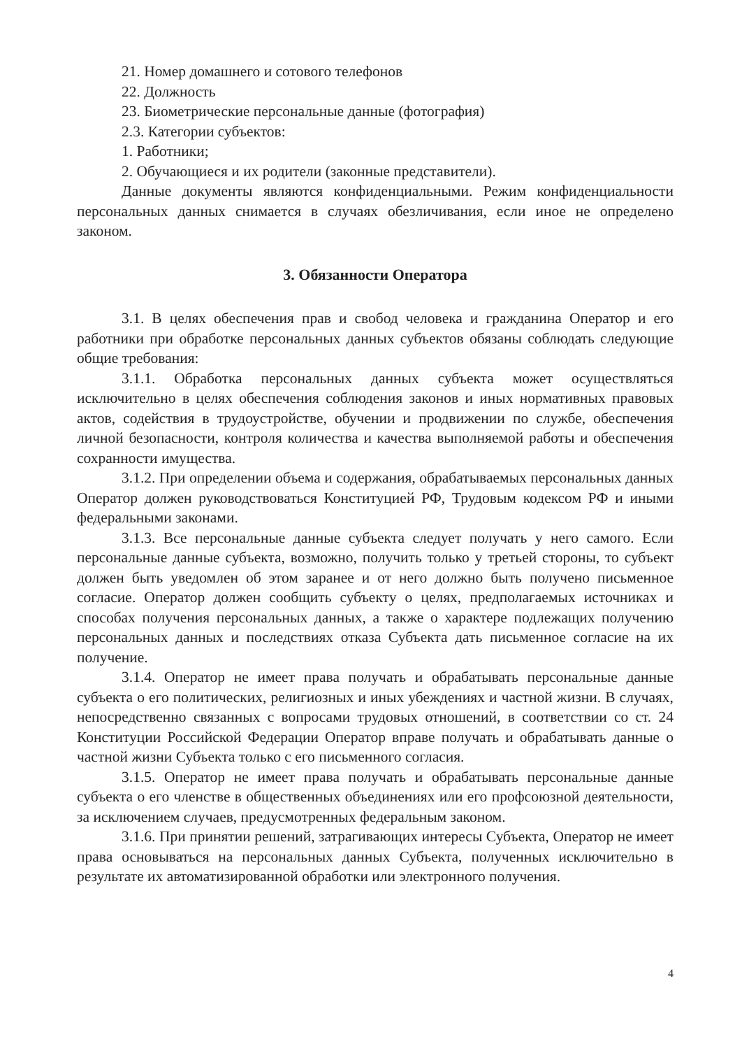21. Номер домашнего и сотового телефонов
22. Должность
23. Биометрические персональные данные (фотография)
2.3. Категории субъектов:
1. Работники;
2. Обучающиеся и их родители (законные представители).
Данные документы являются конфиденциальными. Режим конфиденциальности персональных данных снимается в случаях обезличивания, если иное не определено законом.
3. Обязанности Оператора
3.1. В целях обеспечения прав и свобод человека и гражданина Оператор и его работники при обработке персональных данных субъектов обязаны соблюдать следующие общие требования:
3.1.1. Обработка персональных данных субъекта может осуществляться исключительно в целях обеспечения соблюдения законов и иных нормативных правовых актов, содействия в трудоустройстве, обучении и продвижении по службе, обеспечения личной безопасности, контроля количества и качества выполняемой работы и обеспечения сохранности имущества.
3.1.2. При определении объема и содержания, обрабатываемых персональных данных Оператор должен руководствоваться Конституцией РФ, Трудовым кодексом РФ и иными федеральными законами.
3.1.3. Все персональные данные субъекта следует получать у него самого. Если персональные данные субъекта, возможно, получить только у третьей стороны, то субъект должен быть уведомлен об этом заранее и от него должно быть получено письменное согласие. Оператор должен сообщить субъекту о целях, предполагаемых источниках и способах получения персональных данных, а также о характере подлежащих получению персональных данных и последствиях отказа Субъекта дать письменное согласие на их получение.
3.1.4. Оператор не имеет права получать и обрабатывать персональные данные субъекта о его политических, религиозных и иных убеждениях и частной жизни. В случаях, непосредственно связанных с вопросами трудовых отношений, в соответствии со ст. 24 Конституции Российской Федерации Оператор вправе получать и обрабатывать данные о частной жизни Субъекта только с его письменного согласия.
3.1.5. Оператор не имеет права получать и обрабатывать персональные данные субъекта о его членстве в общественных объединениях или его профсоюзной деятельности, за исключением случаев, предусмотренных федеральным законом.
3.1.6. При принятии решений, затрагивающих интересы Субъекта, Оператор не имеет права основываться на персональных данных Субъекта, полученных исключительно в результате их автоматизированной обработки или электронного получения.
4